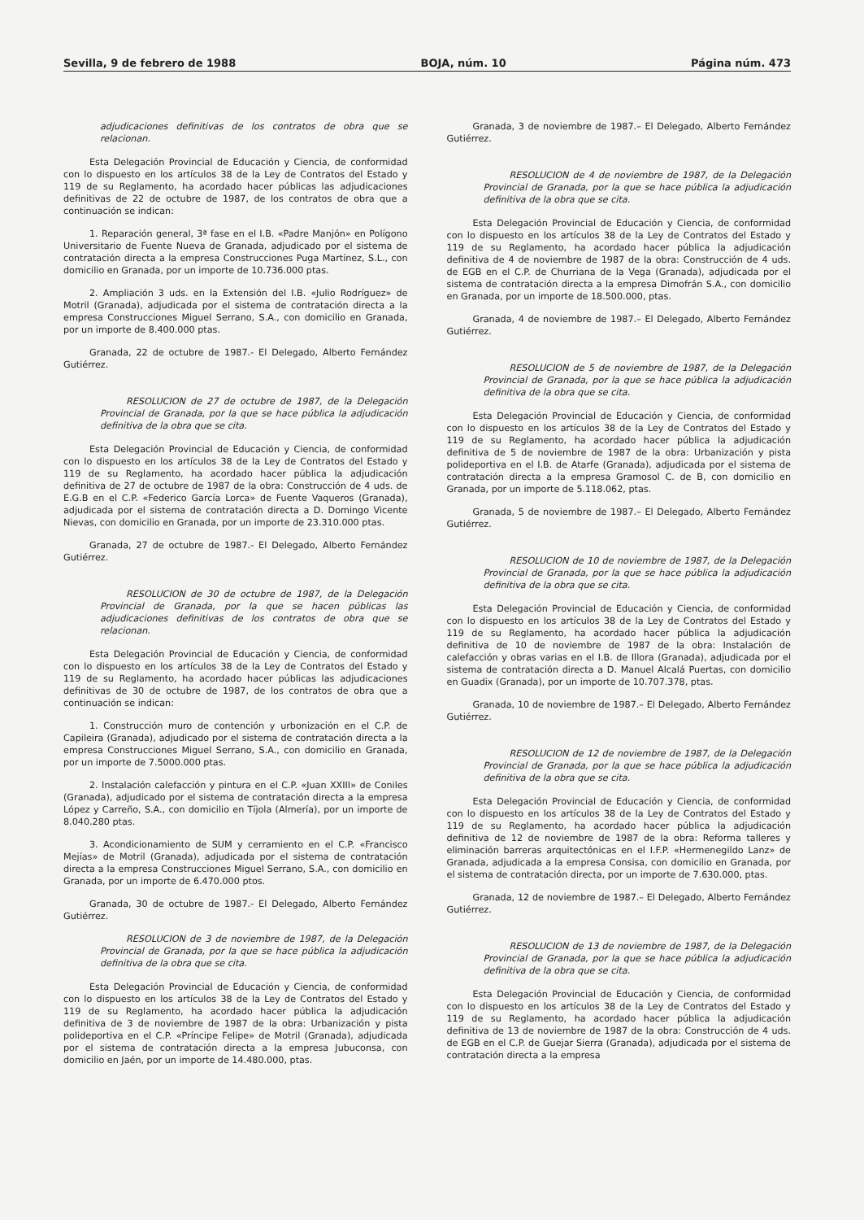Sevilla, 9 de febrero de 1988 BOJA, núm. 10 Página núm. 473
adjudicaciones definitivas de los contratos de obra que se relacionan.
Esta Delegación Provincial de Educación y Ciencia, de conformidad con lo dispuesto en los artículos 38 de la Ley de Contratos del Estado y 119 de su Reglamento, ha acordado hacer públicas las adjudicaciones definitivas de 22 de octubre de 1987, de los contratos de obra que a continuación se indican:
1. Reparación general, 3ª fase en el I.B. «Padre Manjón» en Polígono Universitario de Fuente Nueva de Granada, adjudicado por el sistema de contratación directa a la empresa Construcciones Puga Martínez, S.L., con domicilio en Granada, por un importe de 10.736.000 ptas.
2. Ampliación 3 uds. en la Extensión del I.B. «Julio Rodríguez» de Motril (Granada), adjudicada por el sistema de contratación directa a la empresa Construcciones Miguel Serrano, S.A., con domicilio en Granada, por un importe de 8.400.000 ptas.
Granada, 22 de octubre de 1987.- El Delegado, Alberto Fernández Gutiérrez.
RESOLUCION de 27 de octubre de 1987, de la Delegación Provincial de Granada, por la que se hace pública la adjudicación definitiva de la obra que se cita.
Esta Delegación Provincial de Educación y Ciencia, de conformidad con lo dispuesto en los artículos 38 de la Ley de Contratos del Estado y 119 de su Reglamento, ha acordado hacer pública la adjudicación definitiva de 27 de octubre de 1987 de la obra: Construcción de 4 uds. de E.G.B en el C.P. «Federico García Lorca» de Fuente Vaqueros (Granada), adjudicada por el sistema de contratación directa a D. Domingo Vicente Nievas, con domicilio en Granada, por un importe de 23.310.000 ptas.
Granada, 27 de octubre de 1987.- El Delegado, Alberto Fernández Gutiérrez.
RESOLUCION de 30 de octubre de 1987, de la Delegación Provincial de Granada, por la que se hacen públicas las adjudicaciones definitivas de los contratos de obra que se relacionan.
Esta Delegación Provincial de Educación y Ciencia, de conformidad con lo dispuesto en los artículos 38 de la Ley de Contratos del Estado y 119 de su Reglamento, ha acordado hacer públicas las adjudicaciones definitivas de 30 de octubre de 1987, de los contratos de obra que a continuación se indican:
1. Construcción muro de contención y urbonización en el C.P. de Capileira (Granada), adjudicado por el sistema de contratación directa a la empresa Construcciones Miguel Serrano, S.A., con domicilio en Granada, por un importe de 7.5000.000 ptas.
2. Instalación calefacción y pintura en el C.P. «Juan XXIII» de Coniles (Granada), adjudicado por el sistema de contratación directa a la empresa López y Carreño, S.A., con domicilio en Tíjola (Almería), por un importe de 8.040.280 ptas.
3. Acondicionamiento de SUM y cerramiento en el C.P. «Francisco Mejías» de Motril (Granada), adjudicada por el sistema de contratación directa a la empresa Construcciones Miguel Serrano, S.A., con domicilio en Granada, por un importe de 6.470.000 ptos.
Granada, 30 de octubre de 1987.- El Delegado, Alberto Fernández Gutiérrez.
RESOLUCION de 3 de noviembre de 1987, de la Delegación Provincial de Granada, por la que se hace pública la adjudicación definitiva de la obra que se cita.
Esta Delegación Provincial de Educación y Ciencia, de conformidad con lo dispuesto en los artículos 38 de la Ley de Contratos del Estado y 119 de su Reglamento, ha acordado hacer pública la adjudicación definitiva de 3 de noviembre de 1987 de la obra: Urbanización y pista polideportiva en el C.P. «Príncipe Felipe» de Motril (Granada), adjudicada por el sistema de contratación directa a la empresa Jubuconsa, con domicilio en Jaén, por un importe de 14.480.000, ptas.
Granada, 3 de noviembre de 1987.– El Delegado, Alberto Fernández Gutiérrez.
RESOLUCION de 4 de noviembre de 1987, de la Delegación Provincial de Granada, por la que se hace pública la adjudicación definitiva de la obra que se cita.
Esta Delegación Provincial de Educación y Ciencia, de conformidad con lo dispuesto en los artículos 38 de la Ley de Contratos del Estado y 119 de su Reglamento, ha acordado hacer pública la adjudicación definitiva de 4 de noviembre de 1987 de la obra: Construcción de 4 uds. de EGB en el C.P. de Churriana de la Vega (Granada), adjudicada por el sistema de contratación directa a la empresa Dimofrán S.A., con domicilio en Granada, por un importe de 18.500.000, ptas.
Granada, 4 de noviembre de 1987.– El Delegado, Alberto Fernández Gutiérrez.
RESOLUCION de 5 de noviembre de 1987, de la Delegación Provincial de Granada, por la que se hace pública la adjudicación definitiva de la obra que se cita.
Esta Delegación Provincial de Educación y Ciencia, de conformidad con lo dispuesto en los artículos 38 de la Ley de Contratos del Estado y 119 de su Reglamento, ha acordado hacer pública la adjudicación definitiva de 5 de noviembre de 1987 de la obra: Urbanización y pista polideportiva en el I.B. de Atarfe (Granada), adjudicada por el sistema de contratación directa a la empresa Gramosol C. de B, con domicilio en Granada, por un importe de 5.118.062, ptas.
Granada, 5 de noviembre de 1987.– El Delegado, Alberto Fernández Gutiérrez.
RESOLUCION de 10 de noviembre de 1987, de la Delegación Provincial de Granada, por la que se hace pública la adjudicación definitiva de la obra que se cita.
Esta Delegación Provincial de Educación y Ciencia, de conformidad con lo dispuesto en los artículos 38 de la Ley de Contratos del Estado y 119 de su Reglamento, ha acordado hacer pública la adjudicación definitiva de 10 de noviembre de 1987 de la obra: Instalación de calefacción y obras varias en el I.B. de Illora (Granada), adjudicada por el sistema de contratación directa a D. Manuel Alcalá Puertas, con domicilio en Guadix (Granada), por un importe de 10.707.378, ptas.
Granada, 10 de noviembre de 1987.– El Delegado, Alberto Fernández Gutiérrez.
RESOLUCION de 12 de noviembre de 1987, de la Delegación Provincial de Granada, por la que se hace pública la adjudicación definitiva de la obra que se cita.
Esta Delegación Provincial de Educación y Ciencia, de conformidad con lo dispuesto en los artículos 38 de la Ley de Contratos del Estado y 119 de su Reglamento, ha acordado hacer pública la adjudicación definitiva de 12 de noviembre de 1987 de la obra: Reforma talleres y eliminación barreras arquitectónicas en el I.F.P. «Hermenegildo Lanz» de Granada, adjudicada a la empresa Consisa, con domicilio en Granada, por el sistema de contratación directa, por un importe de 7.630.000, ptas.
Granada, 12 de noviembre de 1987.– El Delegado, Alberto Fernández Gutiérrez.
RESOLUCION de 13 de noviembre de 1987, de la Delegación Provincial de Granada, por la que se hace pública la adjudicación definitiva de la obra que se cita.
Esta Delegación Provincial de Educación y Ciencia, de conformidad con lo dispuesto en los artículos 38 de la Ley de Contratos del Estado y 119 de su Reglamento, ha acordado hacer pública la adjudicación definitiva de 13 de noviembre de 1987 de la obra: Construcción de 4 uds. de EGB en el C.P. de Guejar Sierra (Granada), adjudicada por el sistema de contratación directa a la empresa